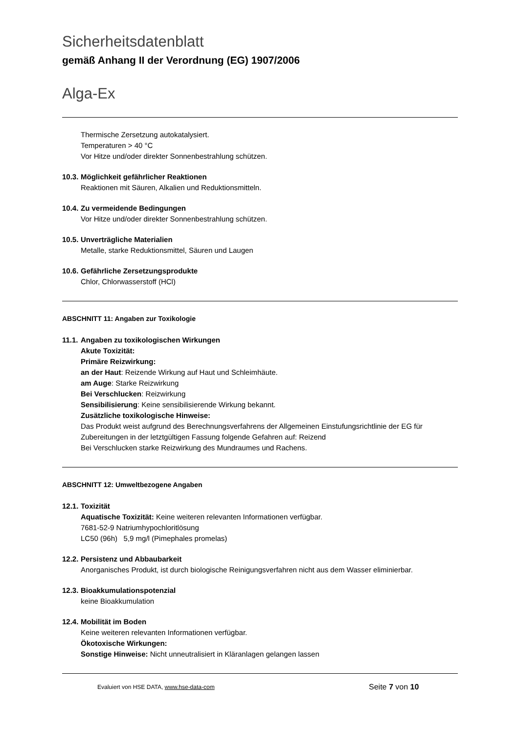Sicherheitsdatenblatt
gemäß Anhang II der Verordnung (EG) 1907/2006
Alga-Ex
Thermische Zersetzung autokatalysiert.
Temperaturen > 40 °C
Vor Hitze und/oder direkter Sonnenbestrahlung schützen.
10.3. Möglichkeit gefährlicher Reaktionen
Reaktionen mit Säuren, Alkalien und Reduktionsmitteln.
10.4. Zu vermeidende Bedingungen
Vor Hitze und/oder direkter Sonnenbestrahlung schützen.
10.5. Unverträgliche Materialien
Metalle, starke Reduktionsmittel, Säuren und Laugen
10.6. Gefährliche Zersetzungsprodukte
Chlor, Chlorwasserstoff (HCl)
ABSCHNITT 11: Angaben zur Toxikologie
11.1. Angaben zu toxikologischen Wirkungen
Akute Toxizität:
Primäre Reizwirkung:
an der Haut: Reizende Wirkung auf Haut und Schleimhäute.
am Auge: Starke Reizwirkung
Bei Verschlucken: Reizwirkung
Sensibilisierung: Keine sensibilisierende Wirkung bekannt.
Zusätzliche toxikologische Hinweise:
Das Produkt weist aufgrund des Berechnungsverfahrens der Allgemeinen Einstufungsrichtlinie der EG für Zubereitungen in der letztgültigen Fassung folgende Gefahren auf: Reizend
Bei Verschlucken starke Reizwirkung des Mundraumes und Rachens.
ABSCHNITT 12: Umweltbezogene Angaben
12.1. Toxizität
Aquatische Toxizität: Keine weiteren relevanten Informationen verfügbar.
7681-52-9 Natriumhypochloritlösung
LC50 (96h) 5,9 mg/l (Pimephales promelas)
12.2. Persistenz und Abbaubarkeit
Anorganisches Produkt, ist durch biologische Reinigungsverfahren nicht aus dem Wasser eliminierbar.
12.3. Bioakkumulationspotenzial
keine Bioakkumulation
12.4. Mobilität im Boden
Keine weiteren relevanten Informationen verfügbar.
Ökotoxische Wirkungen:
Sonstige Hinweise: Nicht unneutralisiert in Kläranlagen gelangen lassen
Evaluiert von HSE DATA, www.hse-data-com
Seite 7 von 10